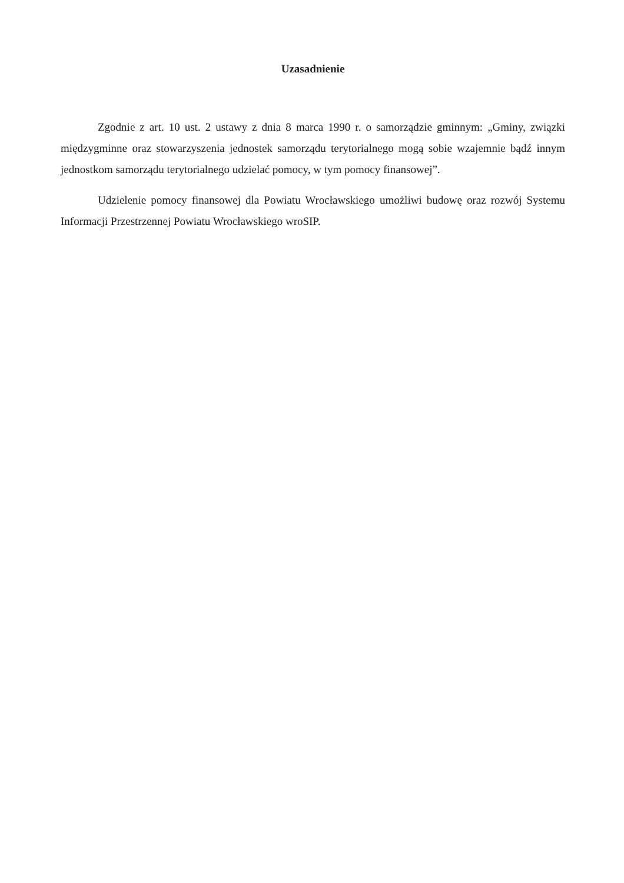Uzasadnienie
Zgodnie z art. 10 ust. 2 ustawy z dnia 8 marca 1990 r. o samorządzie gminnym: „Gminy, związki międzygminne oraz stowarzyszenia jednostek samorządu terytorialnego mogą sobie wzajemnie bądź innym jednostkom samorządu terytorialnego udzielać pomocy, w tym pomocy finansowej”.
Udzielenie pomocy finansowej dla Powiatu Wrocławskiego umożliwi budowę oraz rozwój Systemu Informacji Przestrzennej Powiatu Wrocławskiego wroSIP.